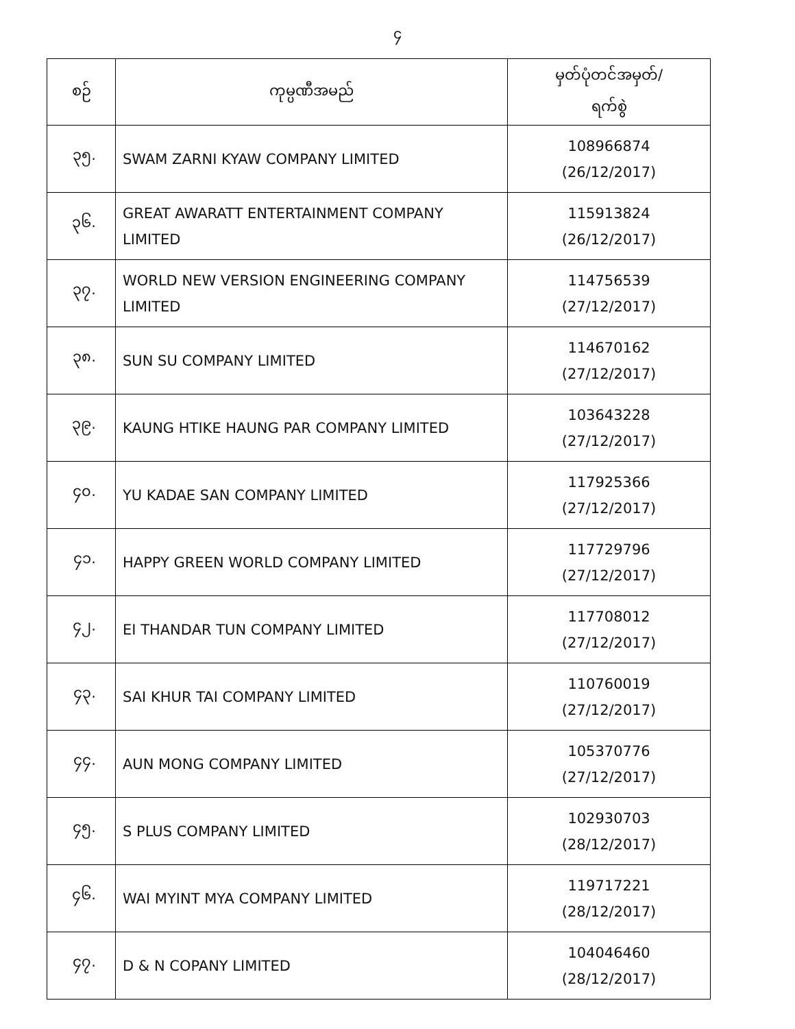၄
| စဉ် | ကုမ္ပဏီအမည် | မှတ်ပုံတင်အမှတ်/ ရက်စွဲ |
| --- | --- | --- |
| ၃၅. | SWAM ZARNI KYAW COMPANY LIMITED | 108966874 (26/12/2017) |
| ၃၆. | GREAT AWARATT ENTERTAINMENT COMPANY LIMITED | 115913824 (26/12/2017) |
| ၃၇. | WORLD NEW VERSION ENGINEERING COMPANY LIMITED | 114756539 (27/12/2017) |
| ၃၈. | SUN SU COMPANY LIMITED | 114670162 (27/12/2017) |
| ၃၉. | KAUNG HTIKE HAUNG PAR COMPANY LIMITED | 103643228 (27/12/2017) |
| ၄၀. | YU KADAE SAN COMPANY LIMITED | 117925366 (27/12/2017) |
| ၄၁. | HAPPY GREEN WORLD COMPANY LIMITED | 117729796 (27/12/2017) |
| ၄၂. | EI THANDAR TUN COMPANY LIMITED | 117708012 (27/12/2017) |
| ၄၃. | SAI KHUR TAI COMPANY LIMITED | 110760019 (27/12/2017) |
| ၄၄. | AUN MONG COMPANY LIMITED | 105370776 (27/12/2017) |
| ၄၅. | S PLUS COMPANY LIMITED | 102930703 (28/12/2017) |
| ၄၆. | WAI MYINT MYA COMPANY LIMITED | 119717221 (28/12/2017) |
| ၄၇. | D & N COPANY LIMITED | 104046460 (28/12/2017) |